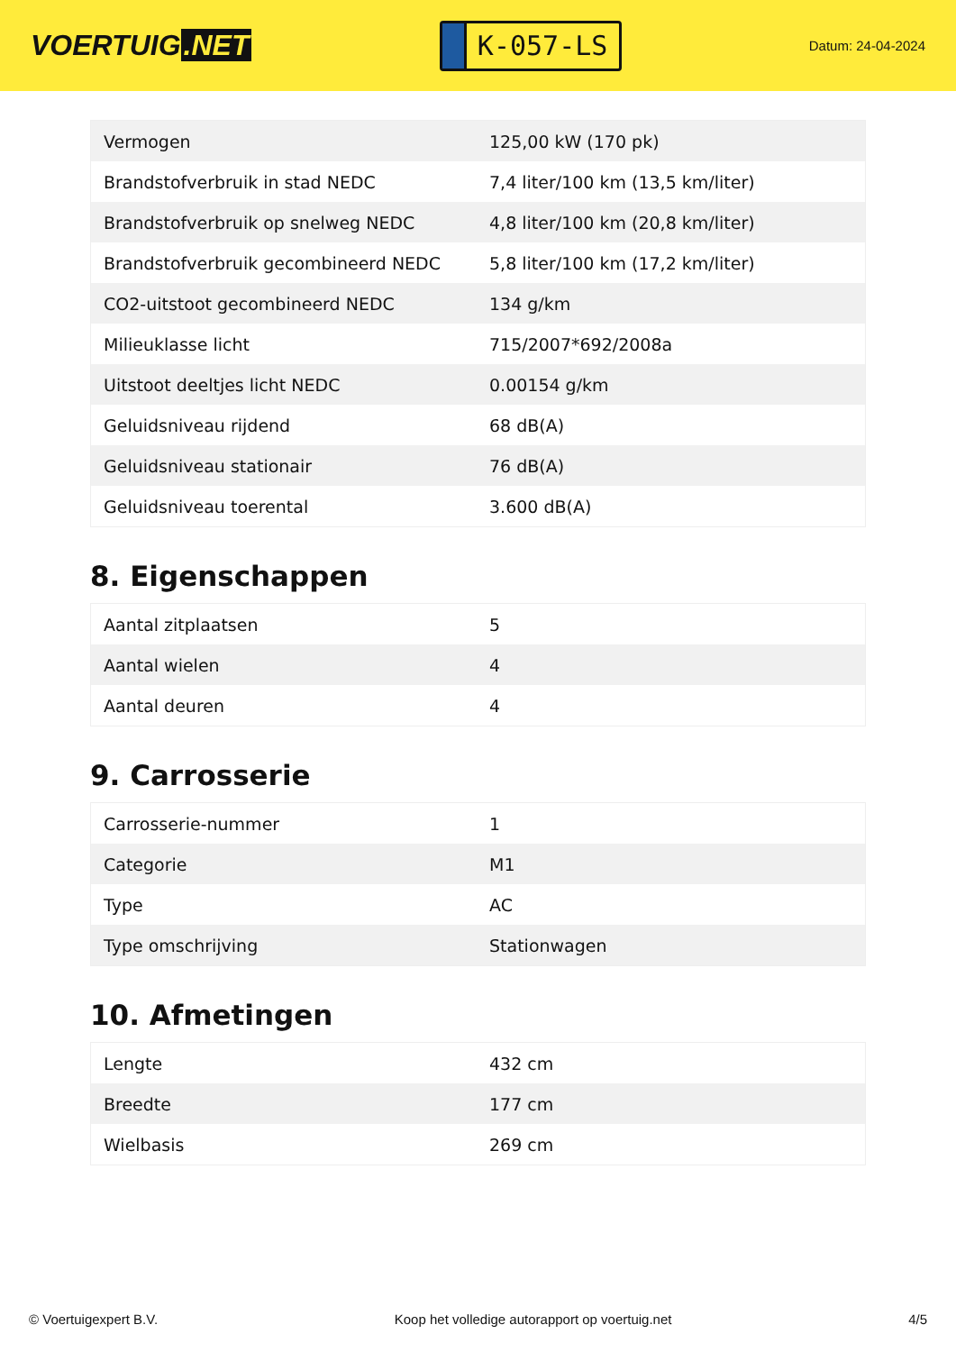VOERTUIG.NET
K-057-LS
Datum: 24-04-2024
| Vermogen | 125,00 kW (170 pk) |
| Brandstofverbruik in stad NEDC | 7,4 liter/100 km (13,5 km/liter) |
| Brandstofverbruik op snelweg NEDC | 4,8 liter/100 km (20,8 km/liter) |
| Brandstofverbruik gecombineerd NEDC | 5,8 liter/100 km (17,2 km/liter) |
| CO2-uitstoot gecombineerd NEDC | 134 g/km |
| Milieuklasse licht | 715/2007*692/2008a |
| Uitstoot deeltjes licht NEDC | 0.00154 g/km |
| Geluidsniveau rijdend | 68 dB(A) |
| Geluidsniveau stationair | 76 dB(A) |
| Geluidsniveau toerental | 3.600 dB(A) |
8. Eigenschappen
| Aantal zitplaatsen | 5 |
| Aantal wielen | 4 |
| Aantal deuren | 4 |
9. Carrosserie
| Carrosserie-nummer | 1 |
| Categorie | M1 |
| Type | AC |
| Type omschrijving | Stationwagen |
10. Afmetingen
| Lengte | 432 cm |
| Breedte | 177 cm |
| Wielbasis | 269 cm |
© Voertuigexpert B.V. Koop het volledige autorapport op voertuig.net 4/5